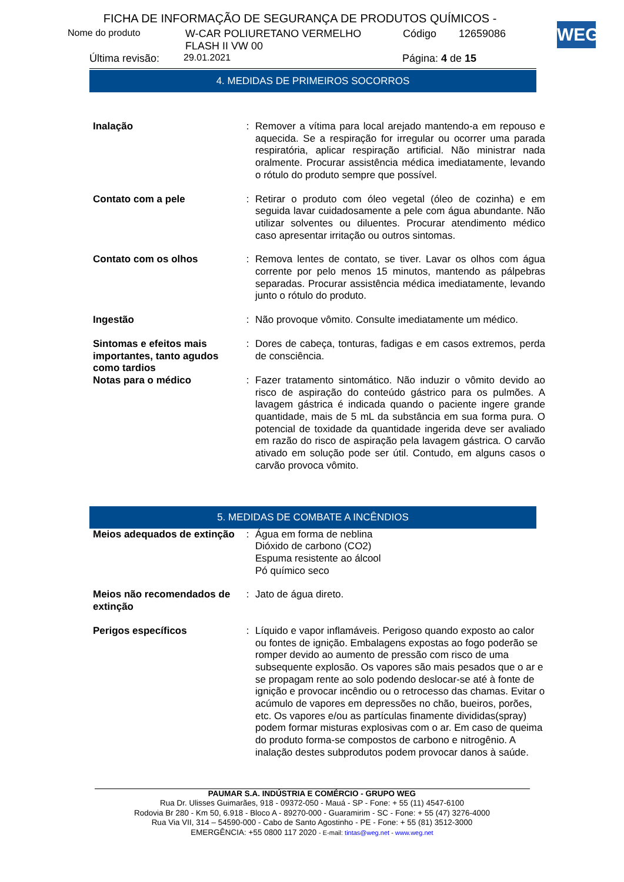FICHA DE INFORMAÇÃO DE SEGURANÇA DE PRODUTOS QUÍMICOS -
WEG
Nome do produto W-CAR POLIURETANO VERMELHO
FLASH II VW 00 Código 12659086
Última revisão: 29.01.2021 Página: 4 de 15
4. MEDIDAS DE PRIMEIROS SOCORROS
| Inalação | : | Remover a vítima para local arejado mantendo-a em repouso e aquecida. Se a respiração for irregular ou ocorrer uma parada respiratória, aplicar respiração artificial. Não ministrar nada oralmente. Procurar assistência médica imediatamente, levando o rótulo do produto sempre que possível. |
| Contato com a pele | : | Retirar o produto com óleo vegetal (óleo de cozinha) e em seguida lavar cuidadosamente a pele com água abundante. Não utilizar solventes ou diluentes. Procurar atendimento médico caso apresentar irritação ou outros sintomas. |
| Contato com os olhos | : | Remova lentes de contato, se tiver. Lavar os olhos com água corrente por pelo menos 15 minutos, mantendo as pálpebras separadas. Procurar assistência médica imediatamente, levando junto o rótulo do produto. |
| Ingestão | : | Não provoque vômito. Consulte imediatamente um médico. |
| Sintomas e efeitos mais importantes, tanto agudos como tardios | : | Dores de cabeça, tonturas, fadigas e em casos extremos, perda de consciência. |
| Notas para o médico | : | Fazer tratamento sintomático. Não induzir o vômito devido ao risco de aspiração do conteúdo gástrico para os pulmões. A lavagem gástrica é indicada quando o paciente ingere grande quantidade, mais de 5 mL da substância em sua forma pura. O potencial de toxidade da quantidade ingerida deve ser avaliado em razão do risco de aspiração pela lavagem gástrica. O carvão ativado em solução pode ser útil. Contudo, em alguns casos o carvão provoca vômito. |
5. MEDIDAS DE COMBATE A INCÊNDIOS
| Meios adequados de extinção | : | Água em forma de neblina Dióxido de carbono (CO2) Espuma resistente ao álcool Pó químico seco |
| Meios não recomendados de extinção | : | Jato de água direto. |
| Perigos específicos | : | Líquido e vapor inflamáveis. Perigoso quando exposto ao calor ou fontes de ignição. Embalagens expostas ao fogo poderão se romper devido ao aumento de pressão com risco de uma subsequente explosão. Os vapores são mais pesados que o ar e se propagam rente ao solo podendo deslocar-se até à fonte de ignição e provocar incêndio ou o retrocesso das chamas. Evitar o acúmulo de vapores em depressões no chão, bueiros, porões, etc. Os vapores e/ou as partículas finamente divididas(spray) podem formar misturas explosivas com o ar. Em caso de queima do produto forma-se compostos de carbono e nitrogênio. A inalação destes subprodutos podem provocar danos à saúde. |
PAUMAR S.A. INDÚSTRIA E COMÉRCIO - GRUPO WEG
Rua Dr. Ulisses Guimarães, 918 - 09372-050 - Mauá - SP - Fone: + 55 (11) 4547-6100
Rodovia Br 280 - Km 50, 6.918 - Bloco A - 89270-000 - Guaramirim - SC - Fone: + 55 (47) 3276-4000
Rua Via VII, 314 – 54590-000 - Cabo de Santo Agostinho - PE - Fone: + 55 (81) 3512-3000
EMERGÊNCIA: +55 0800 117 2020 - E-mail: tintas@weg.net - www.weg.net